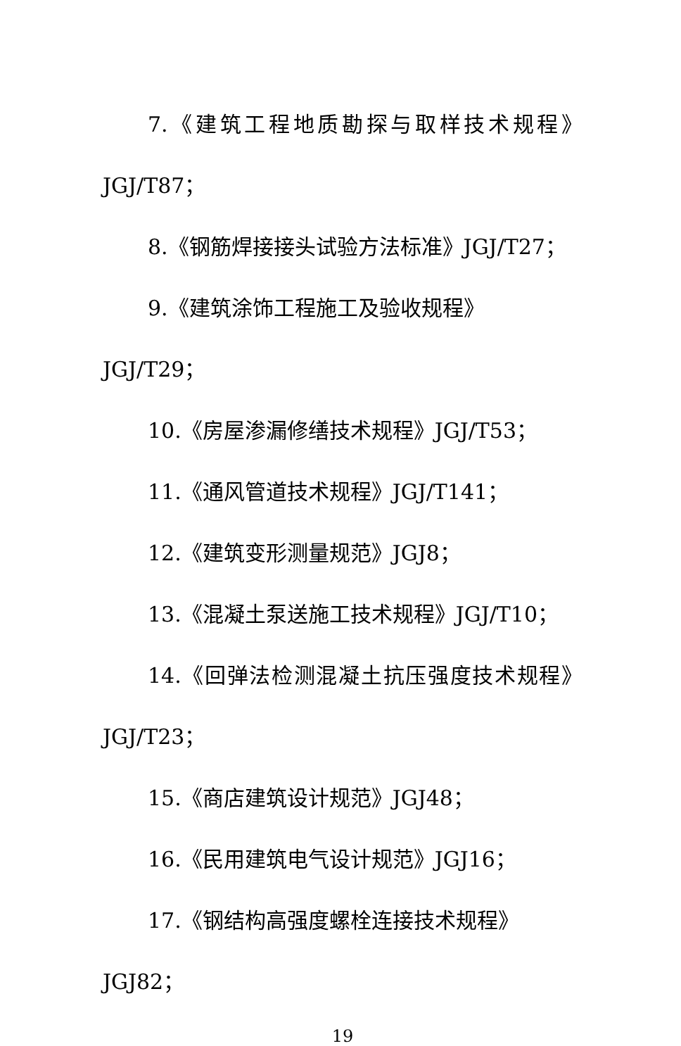7.《建筑工程地质勘探与取样技术规程》
JGJ/T87；
8.《钢筋焊接接头试验方法标准》JGJ/T27；
9.《建筑涂饰工程施工及验收规程》JGJ/T29；
10.《房屋渗漏修缮技术规程》JGJ/T53；
11.《通风管道技术规程》JGJ/T141；
12.《建筑变形测量规范》JGJ8；
13.《混凝土泵送施工技术规程》JGJ/T10；
14.《回弹法检测混凝土抗压强度技术规程》
JGJ/T23；
15.《商店建筑设计规范》JGJ48；
16.《民用建筑电气设计规范》JGJ16；
17.《钢结构高强度螺栓连接技术规程》JGJ82；
19